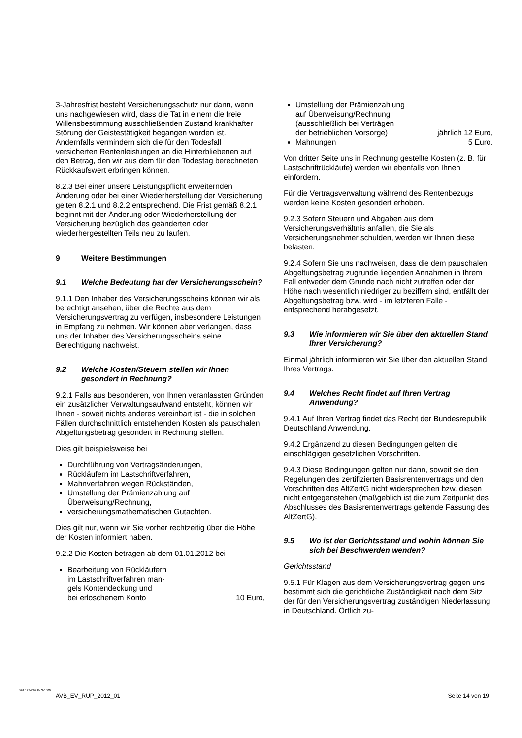3-Jahresfrist besteht Versicherungsschutz nur dann, wenn uns nachgewiesen wird, dass die Tat in einem die freie Willensbestimmung ausschließenden Zustand krankhafter Störung der Geistestätigkeit begangen worden ist. Andernfalls vermindern sich die für den Todesfall versicherten Rentenleistungen an die Hinterbliebenen auf den Betrag, den wir aus dem für den Todestag berechneten Rückkaufswert erbringen können.
8.2.3 Bei einer unsere Leistungspflicht erweiternden Änderung oder bei einer Wiederherstellung der Versicherung gelten 8.2.1 und 8.2.2 entsprechend. Die Frist gemäß 8.2.1 beginnt mit der Änderung oder Wiederherstellung der Versicherung bezüglich des geänderten oder wiederhergestellten Teils neu zu laufen.
9 Weitere Bestimmungen
9.1 Welche Bedeutung hat der Versicherungsschein?
9.1.1 Den Inhaber des Versicherungsscheins können wir als berechtigt ansehen, über die Rechte aus dem Versicherungsvertrag zu verfügen, insbesondere Leistungen in Empfang zu nehmen. Wir können aber verlangen, dass uns der Inhaber des Versicherungsscheins seine Berechtigung nachweist.
9.2 Welche Kosten/Steuern stellen wir Ihnen gesondert in Rechnung?
9.2.1 Falls aus besonderen, von Ihnen veranlassten Gründen ein zusätzlicher Verwaltungsaufwand entsteht, können wir Ihnen - soweit nichts anderes vereinbart ist - die in solchen Fällen durchschnittlich entstehenden Kosten als pauschalen Abgeltungsbetrag gesondert in Rechnung stellen.
Dies gilt beispielsweise bei
Durchführung von Vertragsänderungen,
Rückläufern im Lastschriftverfahren,
Mahnverfahren wegen Rückständen,
Umstellung der Prämienzahlung auf Überweisung/Rechnung,
versicherungsmathematischen Gutachten.
Dies gilt nur, wenn wir Sie vorher rechtzeitig über die Höhe der Kosten informiert haben.
9.2.2 Die Kosten betragen ab dem 01.01.2012 bei
Bearbeitung von Rückläufern
im Lastschriftverfahren man-
gels Kontendeckung und
bei erloschenem Konto 10 Euro,
Umstellung der Prämienzahlung
auf Überweisung/Rechnung
(ausschließlich bei Verträgen
der betrieblichen Vorsorge) jährlich 12 Euro,
Mahnungen 5 Euro.
Von dritter Seite uns in Rechnung gestellte Kosten (z. B. für Lastschriftrückläufe) werden wir ebenfalls von Ihnen einfordern.
Für die Vertragsverwaltung während des Rentenbezugs werden keine Kosten gesondert erhoben.
9.2.3 Sofern Steuern und Abgaben aus dem Versicherungsverhältnis anfallen, die Sie als Versicherungsnehmer schulden, werden wir Ihnen diese belasten.
9.2.4 Sofern Sie uns nachweisen, dass die dem pauschalen Abgeltungsbetrag zugrunde liegenden Annahmen in Ihrem Fall entweder dem Grunde nach nicht zutreffen oder der Höhe nach wesentlich niedriger zu beziffern sind, entfällt der Abgeltungsbetrag bzw. wird - im letzteren Falle - entsprechend herabgesetzt.
9.3 Wie informieren wir Sie über den aktuellen Stand Ihrer Versicherung?
Einmal jährlich informieren wir Sie über den aktuellen Stand Ihres Vertrags.
9.4 Welches Recht findet auf Ihren Vertrag Anwendung?
9.4.1 Auf Ihren Vertrag findet das Recht der Bundesrepublik Deutschland Anwendung.
9.4.2 Ergänzend zu diesen Bedingungen gelten die einschlägigen gesetzlichen Vorschriften.
9.4.3 Diese Bedingungen gelten nur dann, soweit sie den Regelungen des zertifizierten Basisrentenvertrags und den Vorschriften des AltZertG nicht widersprechen bzw. diesen nicht entgegenstehen (maßgeblich ist die zum Zeitpunkt des Abschlusses des Basisrentenvertrags geltende Fassung des AltZertG).
9.5 Wo ist der Gerichtsstand und wohin können Sie sich bei Beschwerden wenden?
Gerichtsstand
9.5.1 Für Klagen aus dem Versicherungsvertrag gegen uns bestimmt sich die gerichtliche Zuständigkeit nach dem Sitz der für den Versicherungsvertrag zuständigen Niederlassung in Deutschland. Örtlich zu-
BAT 1234567 P- S-1500
AVB_EV_RUP_2012_01 Seite 14 von 19